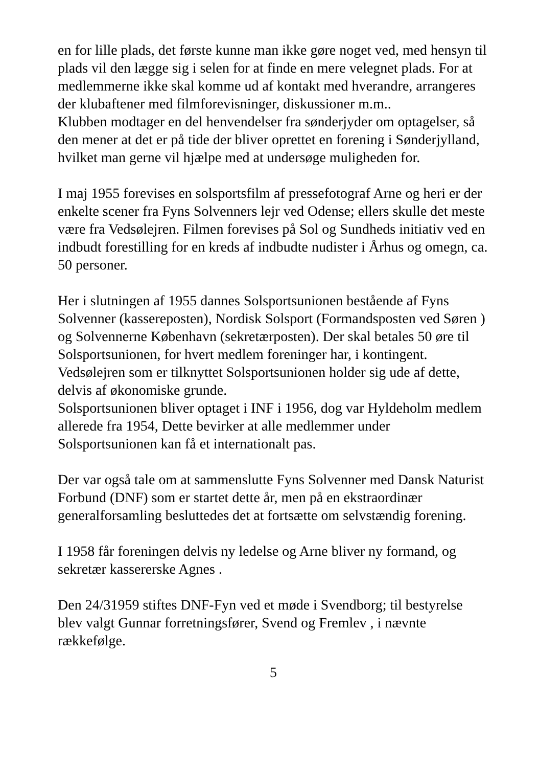en for lille plads, det første kunne man ikke gøre noget ved, med hensyn til plads vil den lægge sig i selen for at finde en mere velegnet plads. For at medlemmerne ikke skal komme ud af kontakt med hverandre, arrangeres der klubaftener med filmforevisninger, diskussioner m.m..
Klubben modtager en del henvendelser fra sønderjyder om optagelser, så den mener at det er på tide der bliver oprettet en forening i Sønderjylland, hvilket man gerne vil hjælpe med at undersøge muligheden for.
I maj 1955 forevises en solsportsfilm af pressefotograf Arne og heri er der enkelte scener fra Fyns Solvenners lejr ved Odense; ellers skulle det meste være fra Vedsølejren. Filmen forevises på Sol og Sundheds initiativ ved en indbudt forestilling for en kreds af indbudte nudister i Århus og omegn, ca. 50 personer.
Her i slutningen af 1955 dannes Solsportsunionen bestående af Fyns Solvenner (kassereposten), Nordisk Solsport (Formandsposten ved Søren ) og Solvennerne København (sekretærposten). Der skal betales 50 øre til Solsportsunionen, for hvert medlem foreninger har, i kontingent. Vedsølejren som er tilknyttet Solsportsunionen holder sig ude af dette, delvis af økonomiske grunde.
Solsportsunionen bliver optaget i INF i 1956, dog var Hyldeholm medlem allerede fra 1954, Dette bevirker at alle medlemmer under Solsportsunionen kan få et internationalt pas.
Der var også tale om at sammenslutte Fyns Solvenner med Dansk Naturist Forbund (DNF) som er startet dette år, men på en ekstraordinær generalforsamling besluttedes det at fortsætte om selvstændig forening.
I 1958 får foreningen delvis ny ledelse og Arne bliver ny formand, og sekretær kassererske Agnes .
Den 24/31959 stiftes DNF-Fyn ved et møde i Svendborg; til bestyrelse blev valgt Gunnar forretningsfører, Svend og Fremlev , i nævnte rækkefølge.
5